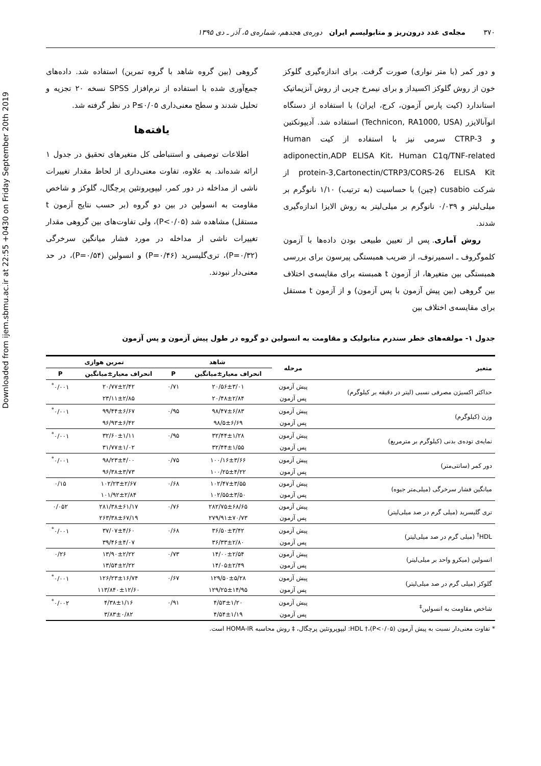Downloaded from ijem.sbmu.ac.ir at 22:55 +0430 on Friday September 20th 2019
۳۷۰ مجله‌ی غدد درون‌ریز و متابولیسم ایران دوره‌ی هجدهم، شماره‌ی ۵، آذر ـ دی ۱۳۹۵
و دور کمر (با متر نواری) صورت گرفت. برای اندازه‌گیری گلوکز خون از روش گلوکز اکسیداز و برای نیمرخ چربی از روش آنزیماتیک استاندارد (کیت پارس آزمون، کرج، ایران) با استفاده از دستگاه اتوآنالایزر (Technicon, RA1000, USA) استفاده شد. آدیپونکتین و CTRP-3 سرمی نیز با استفاده از کیت Human adiponectin,ADP ELISA Kit، Human C1q/TNF-related protein-3,Cartonectin/CTRP3/CORS-26 ELISA Kit از شرکت cusabio (چین) با حساسیت (به ترتیب) ۱/۱۰ نانوگرم بر میلی‌لیتر و ۰/۰۳۹ نانوگرم بر میلی‌لیتر به روش الایزا اندازه‌گیری شدند.
روش آماری. پس از تعیین طبیعی بودن داده‌ها با آزمون کلموگروف ـ اسمیرنوف، از ضریب همبستگی پیرسون برای بررسی همبستگی بین متغیرها، از آزمون t همبسته برای مقایسه‌ی اختلاف بین گروهی (بین پیش آزمون با پس آزمون) و از آزمون t مستقل برای مقایسه‌ی اختلاف بین
گروهی (بین گروه شاهد با گروه تمرین) استفاده شد. داده‌های جمع‌آوری شده با استفاده از نرم‌افزار SPSS نسخه ۲۰ تجزیه و تحلیل شدند و سطح معنی‌داری P≤۰/۰۵ در نظر گرفته شد.
یافته‌ها
اطلاعات توصیفی و استنباطی کل متغیرهای تحقیق در جدول ۱ ارائه شده‌اند. به علاوه، تفاوت معنی‌داری از لحاظ مقدار تغییرات ناشی از مداخله در دور کمر، لیپوپروتئین پرچگال، گلوکز و شاخص مقاومت به انسولین در بین دو گروه (بر حسب نتایج آزمون t مستقل) مشاهده شد (P<۰/۰۵)، ولی تفاوت‌های بین گروهی مقدار تغییرات ناشی از مداخله در مورد فشار میانگین سرخرگی (P=۰/۳۲)، تری‌گلیسرید (P=۰/۴۶) و انسولین (P=۰/۵۴)، در حد معنی‌دار نبودند.
جدول ۱- مولفه‌های خطر سندرم متابولیک و مقاومت به انسولین دو گروه در طول پیش آزمون و پس آزمون
| متغیر | مرحله | شاهد | | تمرین هوازی | |
| --- | --- | --- | --- | --- | --- |
| | | انحراف معیار±میانگین | P | انحراف معیار±میانگین | P |
| حداکثر اکسیژن مصرفی نسبی (لیتر در دقیقه بر کیلوگرم) | پیش آزمون | ۲۰/۵۶±۳/۰۱ | ۰/۷۱ | ۲۰/۷۷±۲/۴۲ | ۰/۰۰۱<sup>*</sup> |
| | پس آزمون | ۲۰/۴۸±۲/۸۴ | | ۲۳/۱۱±۲/۸۵ | |
| وزن (کیلوگرم) | پیش آزمون | ۹۸/۴۷±۶/۸۳ | ۰/۹۵ | ۹۹/۴۴±۶/۶۷ | ۰/۰۰۱<sup>*</sup> |
| | پس آزمون | ۹۸/۵±۶/۶۹ | | ۹۶/۹۳±۶/۴۲ | |
| نمایه‌ی توده‌ی بدنی (کیلوگرم بر مترمربع) | پیش آزمون | ۳۲/۴۴±۱/۲۸ | ۰/۹۵ | ۳۲/۶۰±۱/۱۱ | ۰/۰۰۱<sup>*</sup> |
| | پس آزمون | ۳۲/۴۴±۱/۵۵ | | ۳۱/۷۷±۱/۰۲ | |
| دور کمر (سانتی‌متر) | پیش آزمون | ۱۰۰/۱۶±۳/۶۶ | ۰/۷۵ | ۹۸/۲۳±۴/۰۰ | ۰/۰۰۱<sup>*</sup> |
| | پس آزمون | ۱۰۰/۲۵±۴/۲۲ | | ۹۶/۳۸±۳/۷۳ | |
| میانگین فشار سرخرگی (میلی‌متر جیوه) | پیش آزمون | ۱۰۲/۴۷±۳/۵۵ | ۰/۶۸ | ۱۰۲/۲۳±۲/۶۷ | ۰/۱۵ |
| | پس آزمون | ۱۰۲/۵۵±۳/۵۰ | | ۱۰۱/۹۲±۲/۸۴ | |
| تری گلیسرید (میلی گرم در صد میلی‌لیتر) | پیش آزمون | ۲۸۲/۷۵±۶۸/۶۵ | ۰/۷۶ | ۲۸۱/۳۸±۶۱/۱۷ | ۰/۰۵۲ |
| | پس آزمون | ۲۷۹/۹۱±۷۰/۷۳ | | ۲۶۳/۳۸±۶۷/۱۹ | |
| HDL<sup>†</sup> (میلی گرم در صد میلی‌لیتر) | پیش آزمون | ۳۶/۵۰±۳/۴۲ | ۰/۶۸ | ۳۷/۰۷±۴/۶۰ | ۰/۰۰۱<sup>*</sup> |
| | پس آزمون | ۳۶/۳۳±۲/۸۰ | | ۳۹/۴۶±۴/۰۷ | |
| انسولین (میکرو واحد بر میلی‌لیتر) | پیش آزمون | ۱۴/۰۰±۲/۵۴ | ۰/۷۳ | ۱۳/۹۰±۲/۲۲ | ۰/۲۶ |
| | پس آزمون | ۱۴/۰۵±۲/۴۹ | | ۱۳/۵۴±۲/۲۲ | |
| گلوکز (میلی گرم در صد میلی‌لیتر) | پیش آزمون | ۱۲۹/۵۰±۵/۲۸ | ۰/۶۷ | ۱۲۶/۲۳±۱۶/۷۴ | ۰/۰۰۱<sup>*</sup> |
| | پس آزمون | ۱۲۹/۲۵±۱۴/۹۵ | | ۱۱۳/۸۴۰±۱۲/۶۰ | |
| شاخص مقاومت به انسولین<sup>‡</sup> | پیش آزمون | ۴/۵۳±۱/۲۰ | ۰/۹۱ | ۴/۳۸±۱/۱۶ | ۰/۰۰۲<sup>*</sup> |
| | پس آزمون | ۴/۵۴±۱/۱۹ | | ۳/۸۳±۰/۸۲ | |
* تفاوت معنی‌دار نسبت به پیش آزمون (P<۰/۰۵)،† HDL: لیپوپروتئین پرچگال، ‡ روش محاسبه HOMA-IR است.